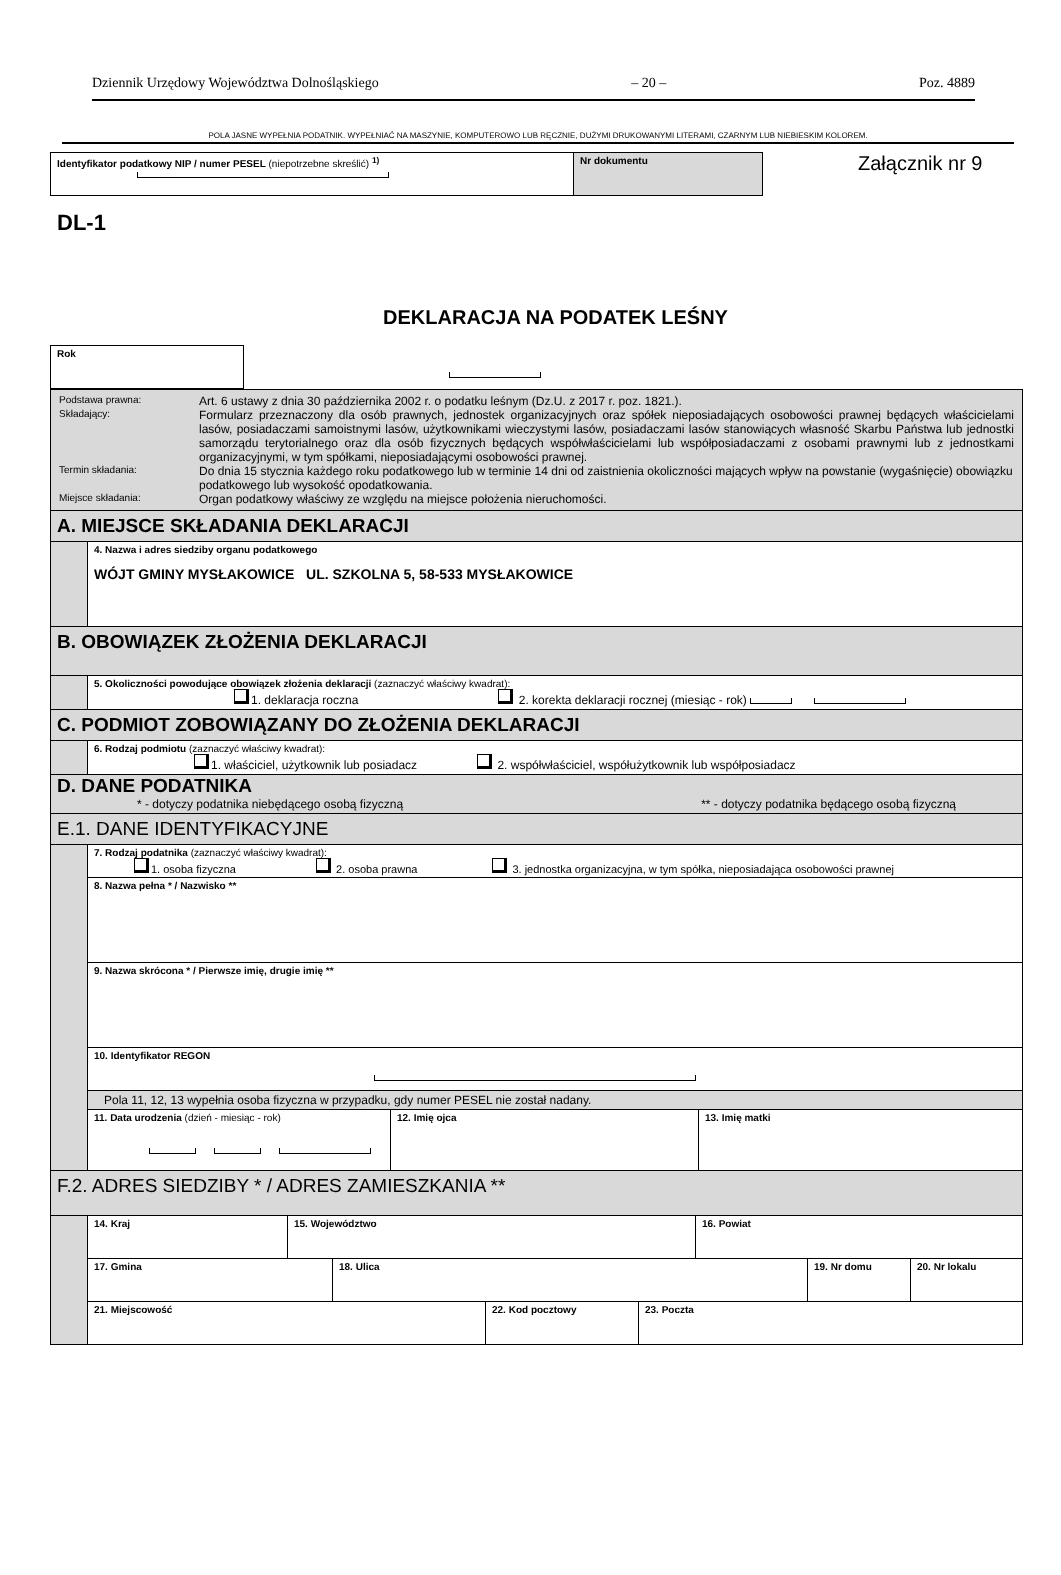Dziennik Urzędowy Województwa Dolnośląskiego – 20 – Poz. 4889
POLA JASNE WYPEŁNIA PODATNIK. WYPEŁNIAĆ NA MASZYNIE, KOMPUTEROWO LUB RĘCZNIE, DUŻYMI DRUKOWANYMI LITERAMI, CZARNYM LUB NIEBIESKIM KOLOREM.
| Identyfikator podatkowy NIP / numer PESEL (niepotrzebne skreślić) <sup>1)</sup> | Nr dokumentu |
Załącznik nr 9
DL-1
DEKLARACJA NA PODATEK LEŚNY
| Rok |
| / Podstawa prawna: / Art. 6 ustawy z dnia 30 października 2002 r. o podatku leśnym (Dz.U. z 2017 r. poz. 1821.). / / Składający: / Formularz przeznaczony dla osób prawnych, jednostek organizacyjnych oraz spółek nieposiadających osobowości prawnej będących właścicielami lasów, posiadaczami samoistnymi lasów, użytkownikami wieczystymi lasów, posiadaczami lasów stanowiących własność Skarbu Państwa lub jednostki samorządu terytorialnego oraz dla osób fizycznych będących współwłaścicielami lub współposiadaczami z osobami prawnymi lub z jednostkami organizacyjnymi, w tym spółkami, nieposiadającymi osobowości prawnej. / / Termin składania: / Do dnia 15 stycznia każdego roku podatkowego lub w terminie 14 dni od zaistnienia okoliczności mających wpływ na powstanie (wygaśnięcie) obowiązku podatkowego lub wysokość opodatkowania. / / Miejsce składania: / Organ podatkowy właściwy ze względu na miejsce położenia nieruchomości. / | |
| A. MIEJSCE SKŁADANIA DEKLARACJI | |
| | 4. Nazwa i adres siedziby organu podatkowego WÓJT GMINY MYSŁAKOWICE UL. SZKOLNA 5, 58-533 MYSŁAKOWICE |
| B. OBOWIĄZEK ZŁOŻENIA DEKLARACJI | |
| | 5. Okoliczności powodujące obowiązek złożenia deklaracji (zaznaczyć właściwy kwadrat): 1. deklaracja roczna 2. korekta deklaracji rocznej (miesiąc - rok) |
| C. PODMIOT ZOBOWIĄZANY DO ZŁOŻENIA DEKLARACJI | |
| | 6. Rodzaj podmiotu (zaznaczyć właściwy kwadrat): 1. właściciel, użytkownik lub posiadacz 2. współwłaściciel, współużytkownik lub współposiadacz |
| D. DANE PODATNIKA * - dotyczy podatnika niebędącego osobą fizyczną ** - dotyczy podatnika będącego osobą fizyczną | |
| E.1. DANE IDENTYFIKACYJNE | |
| | 7. Rodzaj podatnika (zaznaczyć właściwy kwadrat): 1. osoba fizyczna 2. osoba prawna 3. jednostka organizacyjna, w tym spółka, nieposiadająca osobowości prawnej |
| | 8. Nazwa pełna * / Nazwisko ** |
| | 9. Nazwa skrócona * / Pierwsze imię, drugie imię ** |
| | 10. Identyfikator REGON |
| | Pola 11, 12, 13 wypełnia osoba fizyczna w przypadku, gdy numer PESEL nie został nadany. |
| | / 11. Data urodzenia (dzień - miesiąc - rok) / 12. Imię ojca / 13. Imię matki / |
| F.2. ADRES SIEDZIBY * / ADRES ZAMIESZKANIA ** | |
| | / 14. Kraj / 15. Województwo / 16. Powiat / |
| | / 17. Gmina / 18. Ulica / 19. Nr domu / 20. Nr lokalu / |
| | / 21. Miejscowość / 22. Kod pocztowy / 23. Poczta / |